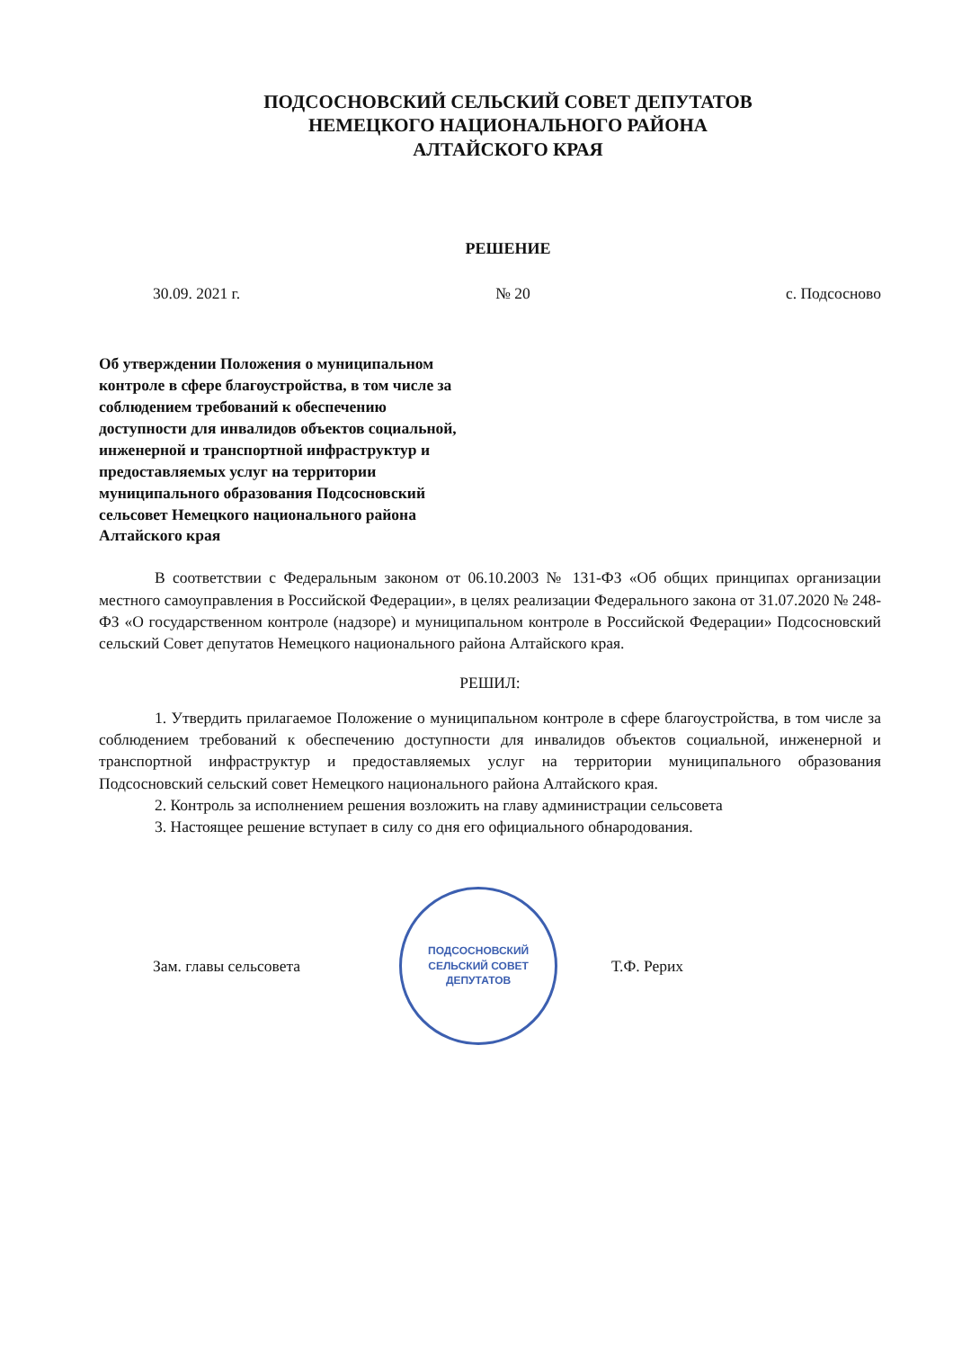ПОДСОСНОВСКИЙ СЕЛЬСКИЙ СОВЕТ ДЕПУТАТОВ
НЕМЕЦКОГО НАЦИОНАЛЬНОГО РАЙОНА
АЛТАЙСКОГО КРАЯ
РЕШЕНИЕ
30.09. 2021 г. № 20 с. Подсосново
Об утверждении Положения о муниципальном контроле в сфере благоустройства, в том числе за соблюдением требований к обеспечению доступности для инвалидов объектов социальной, инженерной и транспортной инфраструктур и предоставляемых услуг на территории муниципального образования Подсосновский сельсовет Немецкого национального района Алтайского края
В соответствии с Федеральным законом от 06.10.2003 № 131-ФЗ «Об общих принципах организации местного самоуправления в Российской Федерации», в целях реализации Федерального закона от 31.07.2020 № 248-ФЗ «О государственном контроле (надзоре) и муниципальном контроле в Российской Федерации» Подсосновский сельский Совет депутатов Немецкого национального района Алтайского края.
РЕШИЛ:
1. Утвердить прилагаемое Положение о муниципальном контроле в сфере благоустройства, в том числе за соблюдением требований к обеспечению доступности для инвалидов объектов социальной, инженерной и транспортной инфраструктур и предоставляемых услуг на территории муниципального образования Подсосновский сельский совет Немецкого национального района Алтайского края.
2. Контроль за исполнением решения возложить на главу администрации сельсовета
3. Настоящее решение вступает в силу со дня его официального обнародования.
Зам. главы сельсовета
ПОДСОСНОВСКИЙ
СЕЛЬСКИЙ СОВЕТ
ДЕПУТАТОВ
Т.Ф. Рерих